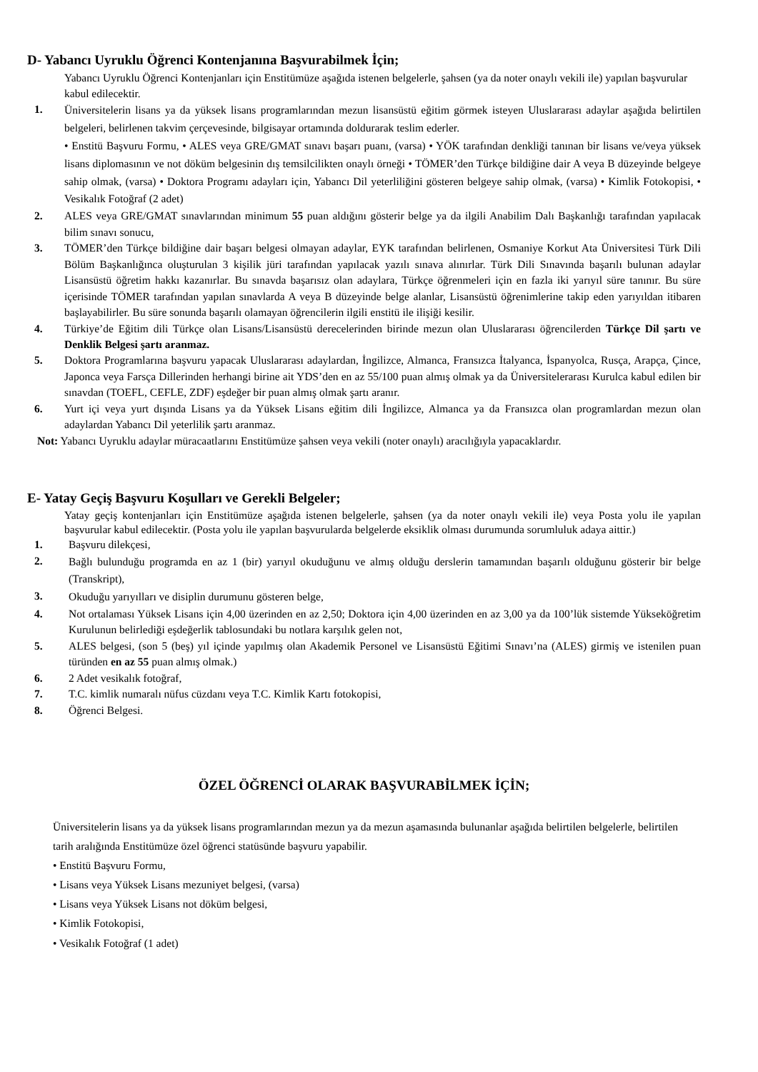D- Yabancı Uyruklu Öğrenci Kontenjanına Başvurabilmek İçin;
Yabancı Uyruklu Öğrenci Kontenjanları için Enstitümüze aşağıda istenen belgelerle, şahsen (ya da noter onaylı vekili ile) yapılan başvurular kabul edilecektir.
1. Üniversitelerin lisans ya da yüksek lisans programlarından mezun lisansüstü eğitim görmek isteyen Uluslararası adaylar aşağıda belirtilen belgeleri, belirlenen takvim çerçevesinde, bilgisayar ortamında doldurarak teslim ederler.
• Enstitü Başvuru Formu, • ALES veya GRE/GMAT sınavı başarı puanı, (varsa) • YÖK tarafından denkliği tanınan bir lisans ve/veya yüksek lisans diplomasının ve not döküm belgesinin dış temsilcilikten onaylı örneği • TÖMER’den Türkçe bildiğine dair A veya B düzeyinde belgeye sahip olmak, (varsa) • Doktora Programı adayları için, Yabancı Dil yeterliliğini gösteren belgeye sahip olmak, (varsa) • Kimlik Fotokopisi, • Vesikalık Fotoğraf (2 adet)
2. ALES veya GRE/GMAT sınavlarından minimum 55 puan aldığını gösterir belge ya da ilgili Anabilim Dalı Başkanlığı tarafından yapılacak bilim sınavı sonucu,
3. TÖMER’den Türkçe bildiğine dair başarı belgesi olmayan adaylar, EYK tarafından belirlenen, Osmaniye Korkut Ata Üniversitesi Türk Dili Bölüm Başkanlığınca oluşturulan 3 kişilik jüri tarafından yapılacak yazılı sınava alınırlar. Türk Dili Sınavında başarılı bulunan adaylar Lisansüstü öğretim hakkı kazanırlar. Bu sınavda başarısız olan adaylara, Türkçe öğrenmeleri için en fazla iki yarıyıl süre tanınır. Bu süre içerisinde TÖMER tarafından yapılan sınavlarda A veya B düzeyinde belge alanlar, Lisansüstü öğrenimlerine takip eden yarıyıldan itibaren başlayabilirler. Bu süre sonunda başarılı olamayan öğrencilerin ilgili enstitü ile ilişiği kesilir.
4. Türkiye’de Eğitim dili Türkçe olan Lisans/Lisansüstü derecelerinden birinde mezun olan Uluslararası öğrencilerden Türkçe Dil şartı ve Denklik Belgesi şartı aranmaz.
5. Doktora Programlarına başvuru yapacak Uluslararası adaylardan, İngilizce, Almanca, Fransızca İtalyanca, İspanyolca, Rusça, Arapça, Çince, Japonca veya Farsça Dillerinden herhangi birine ait YDS’den en az 55/100 puan almış olmak ya da Üniversitelerarası Kurulca kabul edilen bir sınavdan (TOEFL, CEFLE, ZDF) eşdeğer bir puan almış olmak şartı aranır.
6. Yurt içi veya yurt dışında Lisans ya da Yüksek Lisans eğitim dili İngilizce, Almanca ya da Fransızca olan programlardan mezun olan adaylardan Yabancı Dil yeterlilik şartı aranmaz.
Not: Yabancı Uyruklu adaylar müracaatlarını Enstitümüze şahsen veya vekili (noter onaylı) aracılığıyla yapacaklardır.
E- Yatay Geçiş Başvuru Koşulları ve Gerekli Belgeler;
Yatay geçiş kontenjanları için Enstitümüze aşağıda istenen belgelerle, şahsen (ya da noter onaylı vekili ile) veya Posta yolu ile yapılan başvurular kabul edilecektir. (Posta yolu ile yapılan başvurularda belgelerde eksiklik olması durumunda sorumluluk adaya aittir.)
1. Başvuru dilekçesi,
2. Bağlı bulunduğu programda en az 1 (bir) yarıyıl okuduğunu ve almış olduğu derslerin tamamından başarılı olduğunu gösterir bir belge (Transkript),
3. Okuduğu yarıyılları ve disiplin durumunu gösteren belge,
4. Not ortalaması Yüksek Lisans için 4,00 üzerinden en az 2,50; Doktora için 4,00 üzerinden en az 3,00 ya da 100’lük sistemde Yükseköğretim Kurulunun belirlediği eşdeğerlik tablosundaki bu notlara karşılık gelen not,
5. ALES belgesi, (son 5 (beş) yıl içinde yapılmış olan Akademik Personel ve Lisansüstü Eğitimi Sınavı’na (ALES) girmiş ve istenilen puan türünden en az 55 puan almış olmak.)
6. 2 Adet vesikalık fotoğraf,
7. T.C. kimlik numaralı nüfus cüzdanı veya T.C. Kimlik Kartı fotokopisi,
8. Öğrenci Belgesi.
ÖZEL ÖĞRENCİ OLARAK BAŞVURABİLMEK İÇİN;
Üniversitelerin lisans ya da yüksek lisans programlarından mezun ya da mezun aşamasında bulunanlar aşağıda belirtilen belgelerle, belirtilen tarih aralığında Enstitümüze özel öğrenci statüsünde başvuru yapabilir.
• Enstitü Başvuru Formu,
• Lisans veya Yüksek Lisans mezuniyet belgesi, (varsa)
• Lisans veya Yüksek Lisans not döküm belgesi,
• Kimlik Fotokopisi,
• Vesikalık Fotoğraf (1 adet)